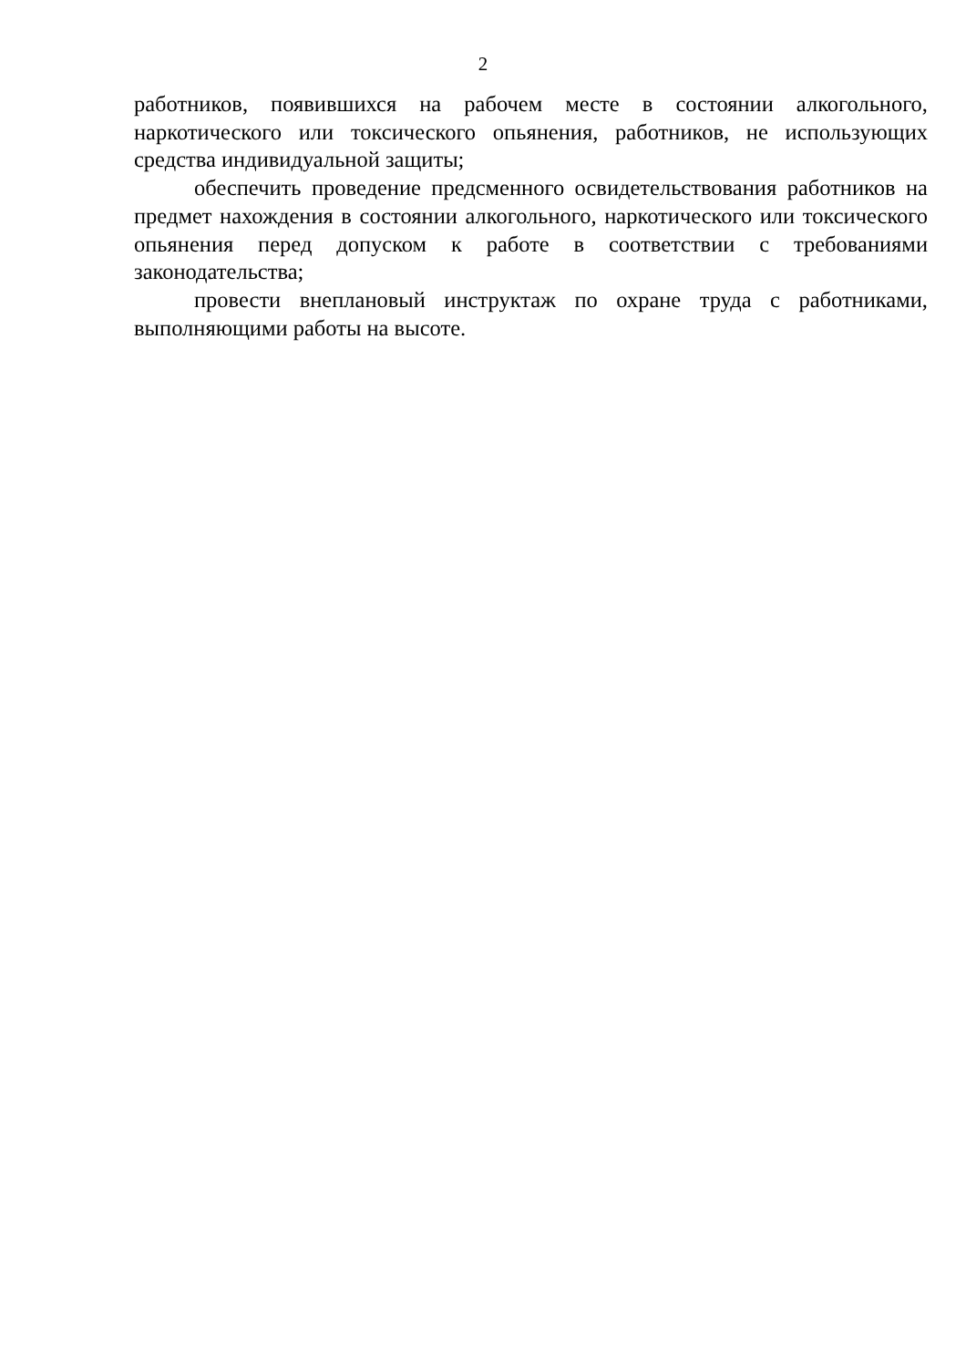2
работников, появившихся на рабочем месте в состоянии алкогольного, наркотического или токсического опьянения, работников, не использующих средства индивидуальной защиты;
обеспечить проведение предсменного освидетельствования работников на предмет нахождения в состоянии алкогольного, наркотического или токсического опьянения перед допуском к работе в соответствии с требованиями законодательства;
провести внеплановый инструктаж по охране труда с работниками, выполняющими работы на высоте.